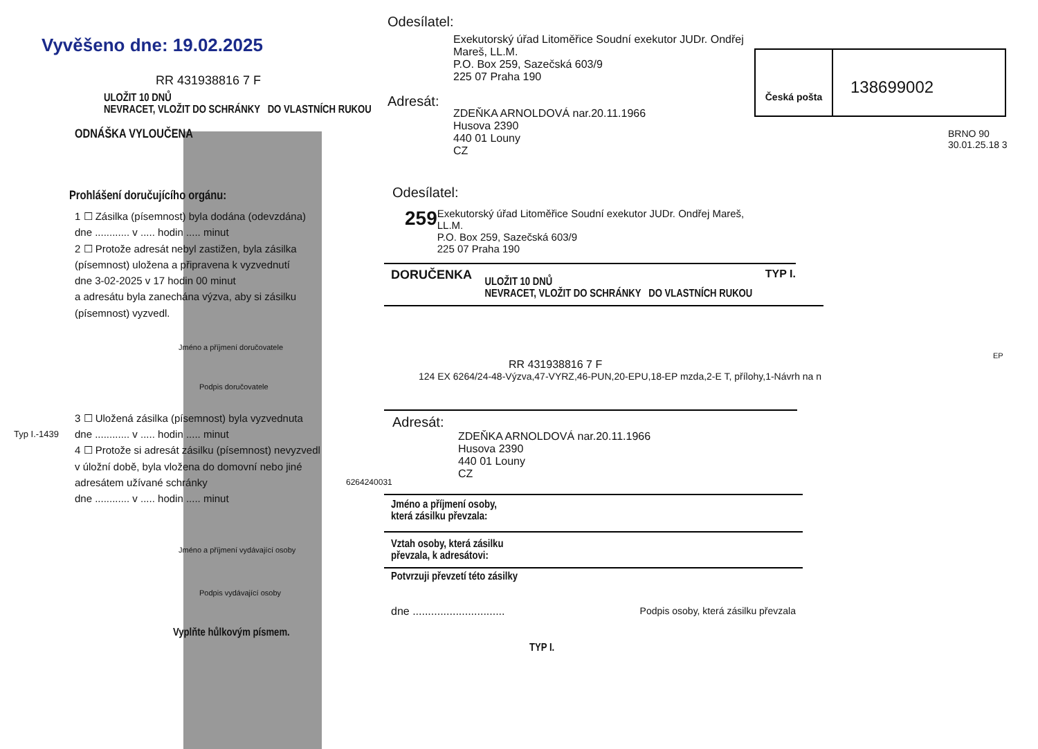Vyvěšeno dne: 19.02.2025
RR 431938816 7 F
ULOŽIT 10 DNŮ
NEVRACET, VLOŽIT DO SCHRÁNKY DO VLASTNÍCH RUKOU
ODNÁŠKA VYLOUČENA
Prohlášení doručujícího orgánu:
1 ☐ Zásilka (písemnost) byla dodána (odevzdána)
dne ............ v ..... hodin ..... minut
2 ☐ Protože adresát nebyl zastižen, byla zásilka (písemnost) uložena a připravena k vyzvednutí
dne 3-02-2025 v 17 hodin 00 minut
a adresátu byla zanechána výzva, aby si zásilku (písemnost) vyzvedl.
Jméno a příjmení doručovatele
Podpis doručovatele
3 ☐ Uložená zásilka (písemnost) byla vyzvednuta
dne ............ v ..... hodin ..... minut
4 ☐ Protože si adresát zásilku (písemnost) nevyzvedl v úložní době, byla vložena do domovní nebo jiné adresátem užívané schránky
dne ............ v ..... hodin ..... minut
Jméno a příjmení vydávající osoby
Podpis vydávající osoby
Vyplňte hůlkovým písmem.
Typ I.-1439
6264240031
Odesílatel:
Exekutorský úřad Litoměřice Soudní exekutor JUDr. Ondřej Mareš, LL.M.
P.O. Box 259, Sazečská 603/9
225 07 Praha 190
Adresát:
ZDEŇKA ARNOLDOVÁ nar.20.11.1966
Husova 2390
440 01 Louny
CZ
Česká pošta
138699002
BRNO 90 30.01.25.18 3
Odesílatel:
259
Exekutorský úřad Litoměřice Soudní exekutor JUDr. Ondřej Mareš, LL.M.
P.O. Box 259, Sazečská 603/9
225 07 Praha 190
DORUČENKA
ULOŽIT 10 DNŮ
NEVRACET, VLOŽIT DO SCHRÁNKY DO VLASTNÍCH RUKOU
TYP I.
RR 431938816 7 F
124 EX 6264/24-48-Výzva,47-VYRZ,46-PUN,20-EPU,18-EP mzda,2-E T, přílohy,1-Návrh na n
Adresát:
ZDEŇKA ARNOLDOVÁ nar.20.11.1966
Husova 2390
440 01 Louny
CZ
Jméno a příjmení osoby,
která zásilku převzala:
Vztah osoby, která zásilku
převzala, k adresátovi:
Potvrzuji převzetí této zásilky
dne .............................. Podpis osoby, která zásilku převzala
TYP I.
EP